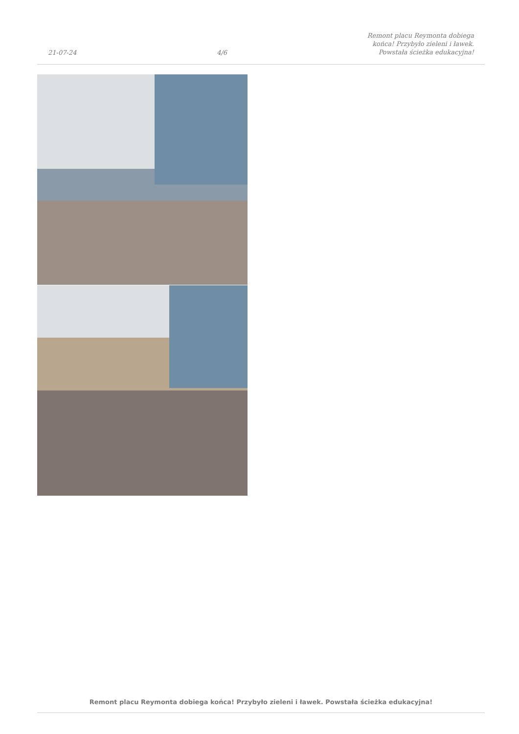21-07-24 4/6 Remont placu Reymonta dobiega
końca! Przybyło zieleni i ławek.
Powstała ścieżka edukacyjna!
Remont placu Reymonta dobiega końca! Przybyło zieleni i ławek. Powstała ścieżka edukacyjna!